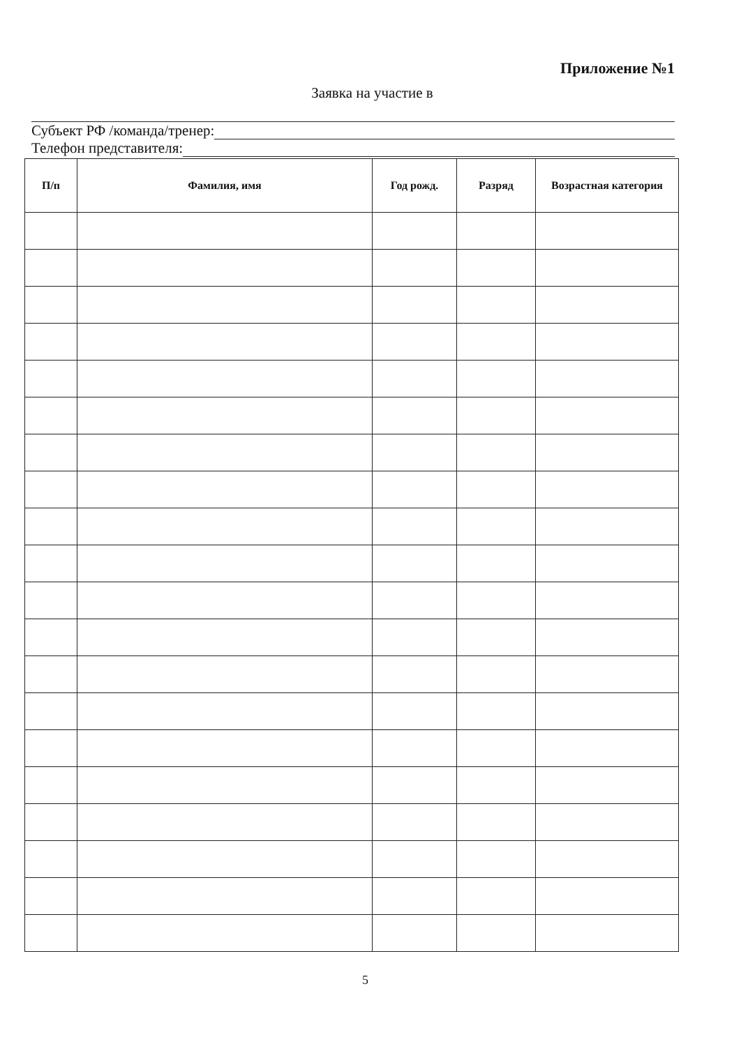Приложение №1
Заявка на участие в
Субъект РФ /команда/тренер:
Телефон представителя:
| П/п | Фамилия, имя | Год рожд. | Разряд | Возрастная категория |
| --- | --- | --- | --- | --- |
5